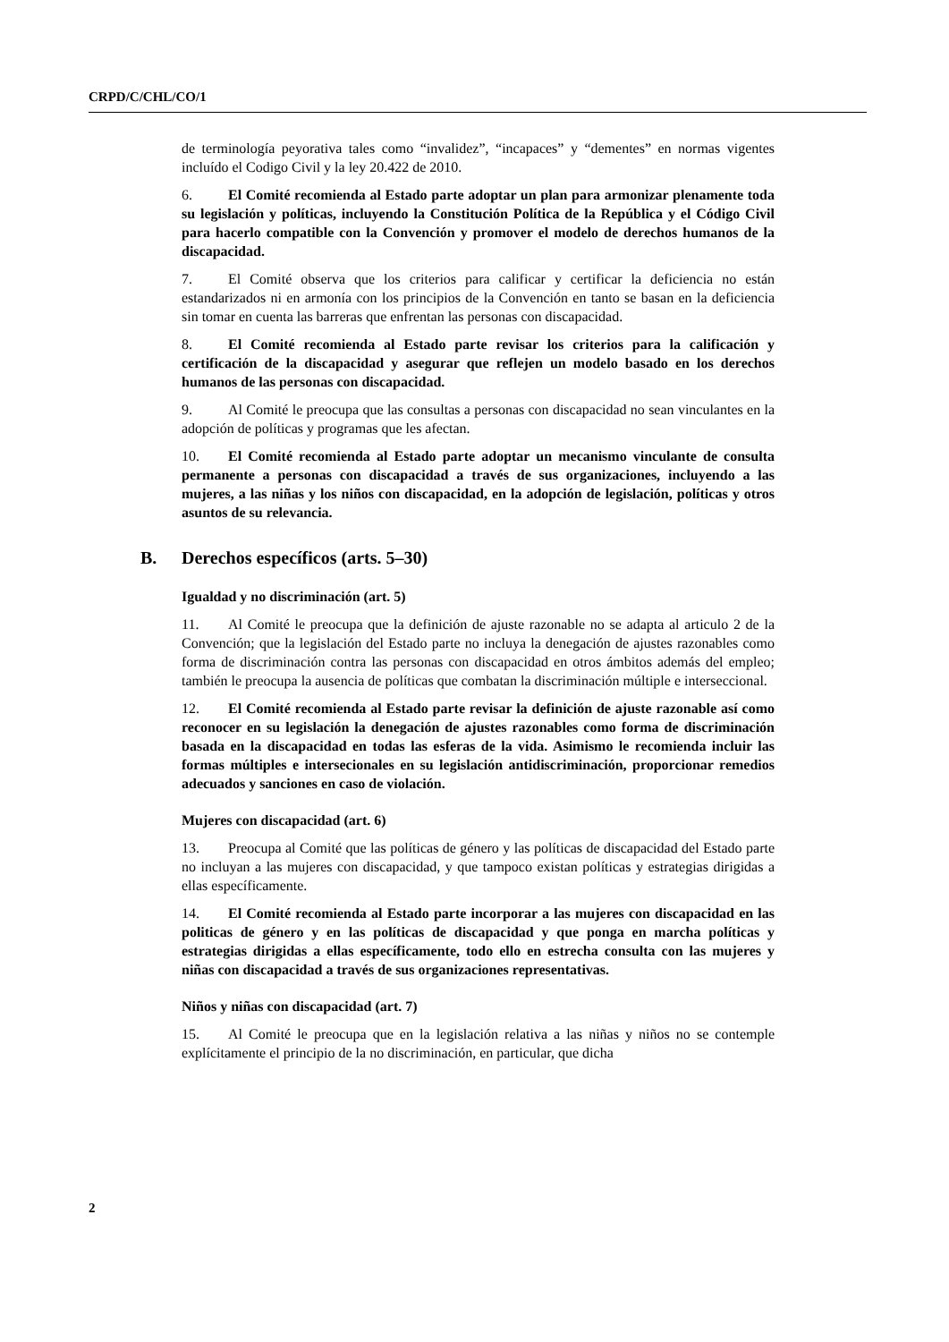CRPD/C/CHL/CO/1
de terminología peyorativa tales como “invalidez”, “incapaces” y “dementes” en normas vigentes incluído el Codigo Civil y la ley 20.422 de 2010.
6. El Comité recomienda al Estado parte adoptar un plan para armonizar plenamente toda su legislación y políticas, incluyendo la Constitución Política de la República y el Código Civil para hacerlo compatible con la Convención y promover el modelo de derechos humanos de la discapacidad.
7. El Comité observa que los criterios para calificar y certificar la deficiencia no están estandarizados ni en armonía con los principios de la Convención en tanto se basan en la deficiencia sin tomar en cuenta las barreras que enfrentan las personas con discapacidad.
8. El Comité recomienda al Estado parte revisar los criterios para la calificación y certificación de la discapacidad y asegurar que reflejen un modelo basado en los derechos humanos de las personas con discapacidad.
9. Al Comité le preocupa que las consultas a personas con discapacidad no sean vinculantes en la adopción de políticas y programas que les afectan.
10. El Comité recomienda al Estado parte adoptar un mecanismo vinculante de consulta permanente a personas con discapacidad a través de sus organizaciones, incluyendo a las mujeres, a las niñas y los niños con discapacidad, en la adopción de legislación, políticas y otros asuntos de su relevancia.
B. Derechos específicos (arts. 5–30)
Igualdad y no discriminación (art. 5)
11. Al Comité le preocupa que la definición de ajuste razonable no se adapta al articulo 2 de la Convención; que la legislación del Estado parte no incluya la denegación de ajustes razonables como forma de discriminación contra las personas con discapacidad en otros ámbitos además del empleo; también le preocupa la ausencia de políticas que combatan la discriminación múltiple e interseccional.
12. El Comité recomienda al Estado parte revisar la definición de ajuste razonable así como reconocer en su legislación la denegación de ajustes razonables como forma de discriminación basada en la discapacidad en todas las esferas de la vida. Asimismo le recomienda incluir las formas múltiples e intersecionales en su legislación antidiscriminación, proporcionar remedios adecuados y sanciones en caso de violación.
Mujeres con discapacidad (art. 6)
13. Preocupa al Comité que las políticas de género y las políticas de discapacidad del Estado parte no incluyan a las mujeres con discapacidad, y que tampoco existan políticas y estrategias dirigidas a ellas específicamente.
14. El Comité recomienda al Estado parte incorporar a las mujeres con discapacidad en las politicas de género y en las políticas de discapacidad y que ponga en marcha políticas y estrategias dirigidas a ellas específicamente, todo ello en estrecha consulta con las mujeres y niñas con discapacidad a través de sus organizaciones representativas.
Niños y niñas con discapacidad (art. 7)
15. Al Comité le preocupa que en la legislación relativa a las niñas y niños no se contemple explícitamente el principio de la no discriminación, en particular, que dicha
2